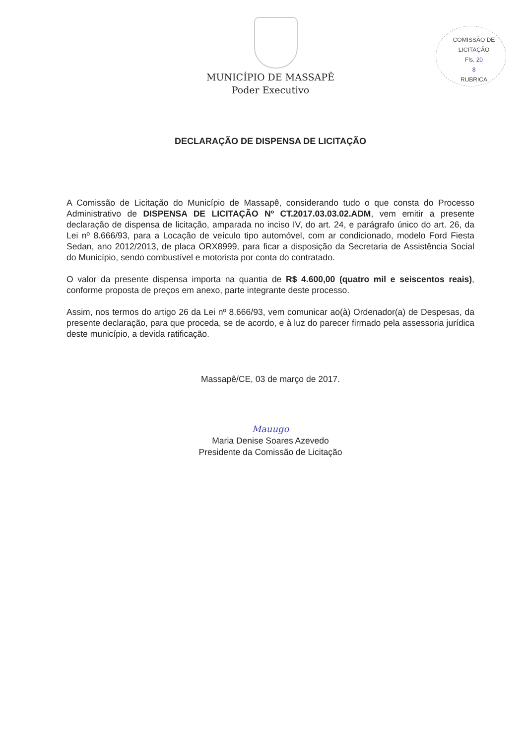COMISSÃO DE LICITAÇÃO
Fls. 20
8
RUBRICA
MUNICÍPIO DE MASSAPÊ
Poder Executivo
DECLARAÇÃO DE DISPENSA DE LICITAÇÃO
A Comissão de Licitação do Município de Massapê, considerando tudo o que consta do Processo Administrativo de DISPENSA DE LICITAÇÃO Nº CT.2017.03.03.02.ADM, vem emitir a presente declaração de dispensa de licitação, amparada no inciso IV, do art. 24, e parágrafo único do art. 26, da Lei nº 8.666/93, para a Locação de veículo tipo automóvel, com ar condicionado, modelo Ford Fiesta Sedan, ano 2012/2013, de placa ORX8999, para ficar a disposição da Secretaria de Assistência Social do Município, sendo combustível e motorista por conta do contratado.
O valor da presente dispensa importa na quantia de R$ 4.600,00 (quatro mil e seiscentos reais), conforme proposta de preços em anexo, parte integrante deste processo.
Assim, nos termos do artigo 26 da Lei nº 8.666/93, vem comunicar ao(à) Ordenador(a) de Despesas, da presente declaração, para que proceda, se de acordo, e à luz do parecer firmado pela assessoria jurídica deste município, a devida ratificação.
Massapê/CE, 03 de março de 2017.
Mauugo
Maria Denise Soares Azevedo
Presidente da Comissão de Licitação